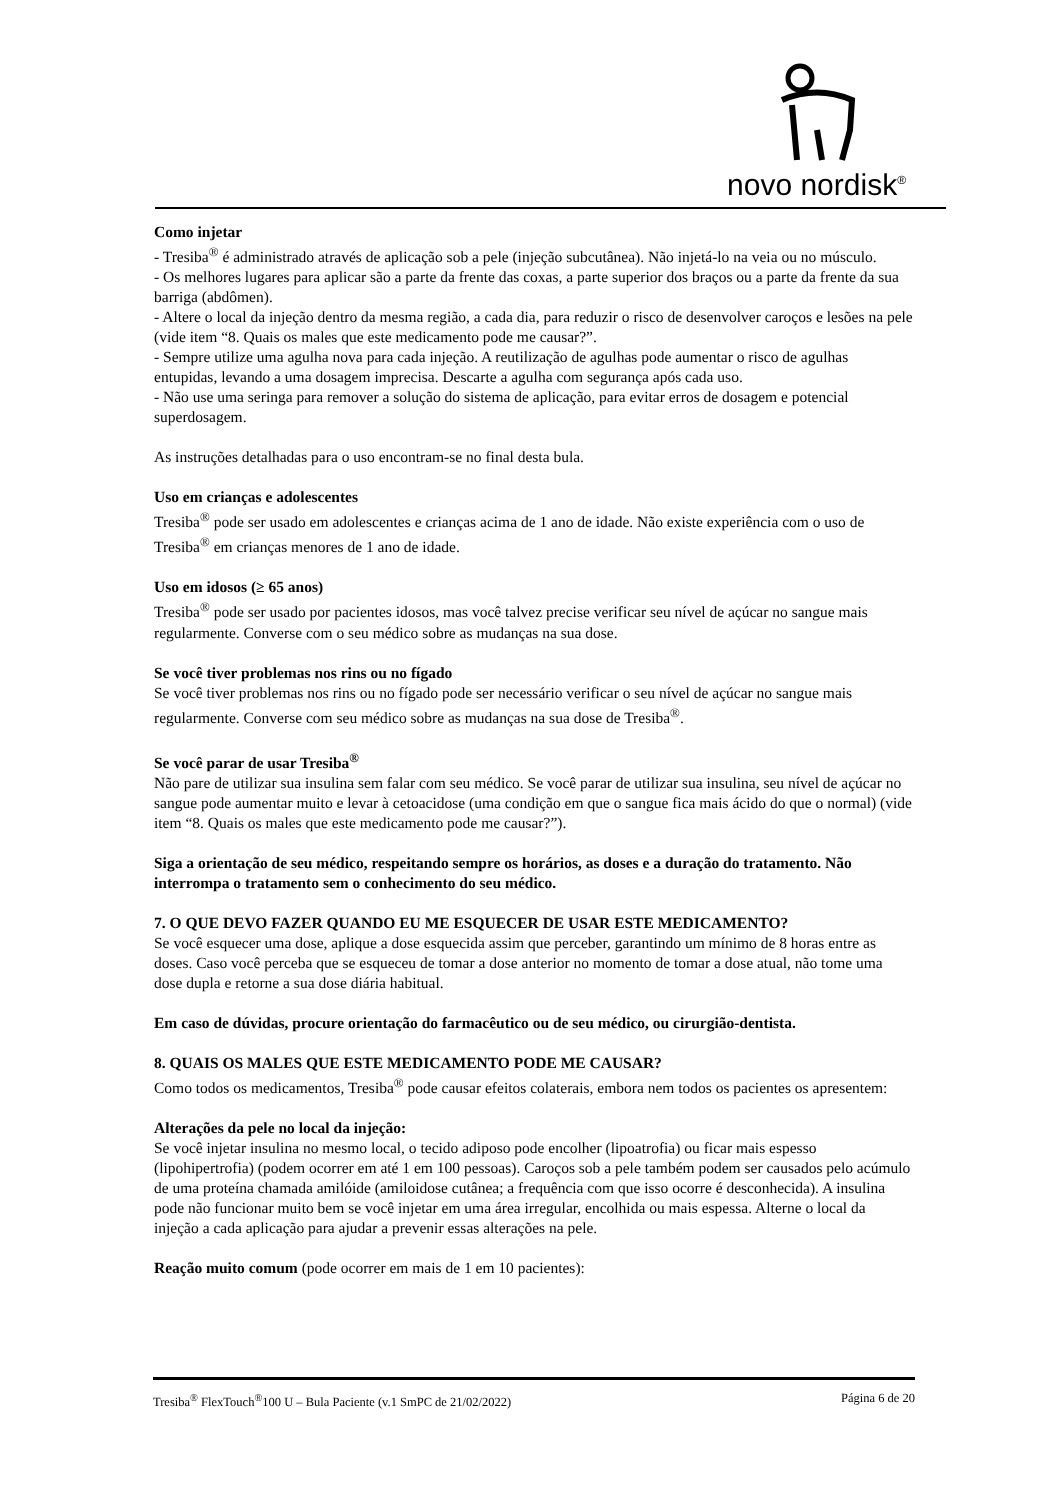novo nordisk<sup>®</sup>
Como injetar
- Tresiba<sup>®</sup> é administrado através de aplicação sob a pele (injeção subcutânea). Não injetá-lo na veia ou no músculo.
- Os melhores lugares para aplicar são a parte da frente das coxas, a parte superior dos braços ou a parte da frente da sua barriga (abdômen).
- Altere o local da injeção dentro da mesma região, a cada dia, para reduzir o risco de desenvolver caroços e lesões na pele (vide item “8. Quais os males que este medicamento pode me causar?”.
- Sempre utilize uma agulha nova para cada injeção. A reutilização de agulhas pode aumentar o risco de agulhas entupidas, levando a uma dosagem imprecisa. Descarte a agulha com segurança após cada uso.
- Não use uma seringa para remover a solução do sistema de aplicação, para evitar erros de dosagem e potencial superdosagem.
As instruções detalhadas para o uso encontram-se no final desta bula.
Uso em crianças e adolescentes
Tresiba<sup>®</sup> pode ser usado em adolescentes e crianças acima de 1 ano de idade. Não existe experiência com o uso de Tresiba<sup>®</sup> em crianças menores de 1 ano de idade.
Uso em idosos (≥ 65 anos)
Tresiba<sup>®</sup> pode ser usado por pacientes idosos, mas você talvez precise verificar seu nível de açúcar no sangue mais regularmente. Converse com o seu médico sobre as mudanças na sua dose.
Se você tiver problemas nos rins ou no fígado
Se você tiver problemas nos rins ou no fígado pode ser necessário verificar o seu nível de açúcar no sangue mais regularmente. Converse com seu médico sobre as mudanças na sua dose de Tresiba<sup>®</sup>.
Se você parar de usar Tresiba<sup>®</sup>
Não pare de utilizar sua insulina sem falar com seu médico. Se você parar de utilizar sua insulina, seu nível de açúcar no sangue pode aumentar muito e levar à cetoacidose (uma condição em que o sangue fica mais ácido do que o normal) (vide item “8. Quais os males que este medicamento pode me causar?”).
Siga a orientação de seu médico, respeitando sempre os horários, as doses e a duração do tratamento. Não interrompa o tratamento sem o conhecimento do seu médico.
7. O QUE DEVO FAZER QUANDO EU ME ESQUECER DE USAR ESTE MEDICAMENTO?
Se você esquecer uma dose, aplique a dose esquecida assim que perceber, garantindo um mínimo de 8 horas entre as doses. Caso você perceba que se esqueceu de tomar a dose anterior no momento de tomar a dose atual, não tome uma dose dupla e retorne a sua dose diária habitual.
Em caso de dúvidas, procure orientação do farmacêutico ou de seu médico, ou cirurgião-dentista.
8. QUAIS OS MALES QUE ESTE MEDICAMENTO PODE ME CAUSAR?
Como todos os medicamentos, Tresiba<sup>®</sup> pode causar efeitos colaterais, embora nem todos os pacientes os apresentem:
Alterações da pele no local da injeção:
Se você injetar insulina no mesmo local, o tecido adiposo pode encolher (lipoatrofia) ou ficar mais espesso (lipohipertrofia) (podem ocorrer em até 1 em 100 pessoas). Caroços sob a pele também podem ser causados pelo acúmulo de uma proteína chamada amilóide (amiloidose cutânea; a frequência com que isso ocorre é desconhecida). A insulina pode não funcionar muito bem se você injetar em uma área irregular, encolhida ou mais espessa. Alterne o local da injeção a cada aplicação para ajudar a prevenir essas alterações na pele.
Reação muito comum (pode ocorrer em mais de 1 em 10 pacientes):
Tresiba<sup>®</sup> FlexTouch<sup>®</sup>100 U – Bula Paciente (v.1 SmPC de 21/02/2022) Página 6 de 20